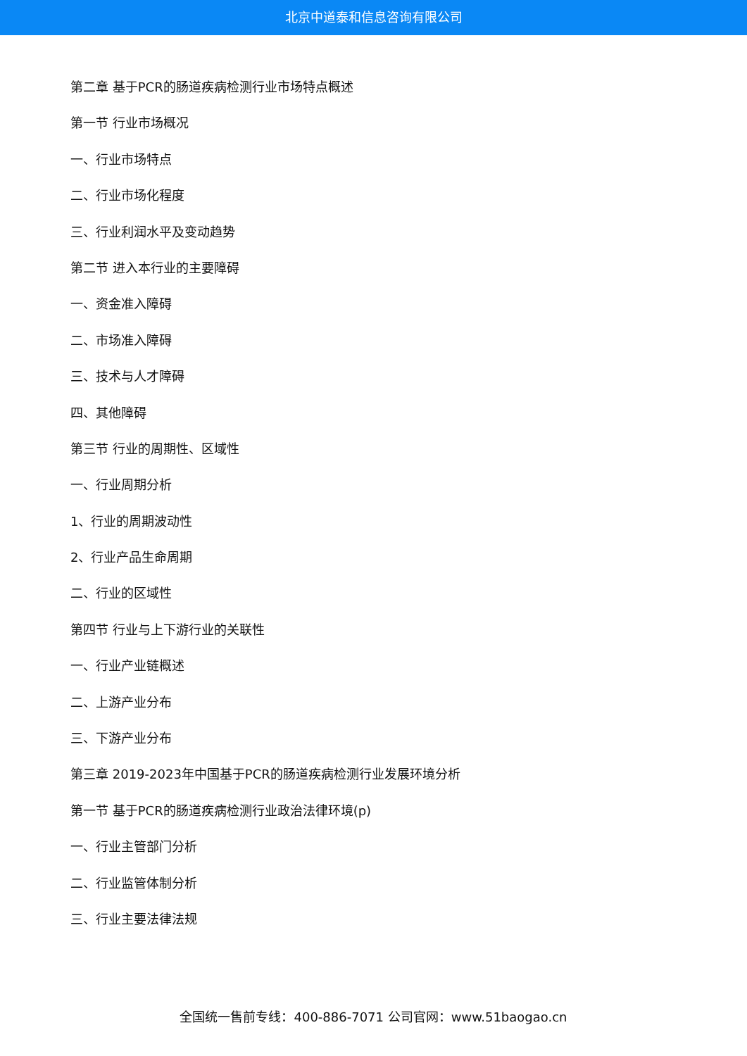北京中道泰和信息咨询有限公司
第二章 基于PCR的肠道疾病检测行业市场特点概述
第一节 行业市场概况
一、行业市场特点
二、行业市场化程度
三、行业利润水平及变动趋势
第二节 进入本行业的主要障碍
一、资金准入障碍
二、市场准入障碍
三、技术与人才障碍
四、其他障碍
第三节 行业的周期性、区域性
一、行业周期分析
1、行业的周期波动性
2、行业产品生命周期
二、行业的区域性
第四节 行业与上下游行业的关联性
一、行业产业链概述
二、上游产业分布
三、下游产业分布
第三章 2019-2023年中国基于PCR的肠道疾病检测行业发展环境分析
第一节 基于PCR的肠道疾病检测行业政治法律环境(p)
一、行业主管部门分析
二、行业监管体制分析
三、行业主要法律法规
全国统一售前专线：400-886-7071 公司官网：www.51baogao.cn